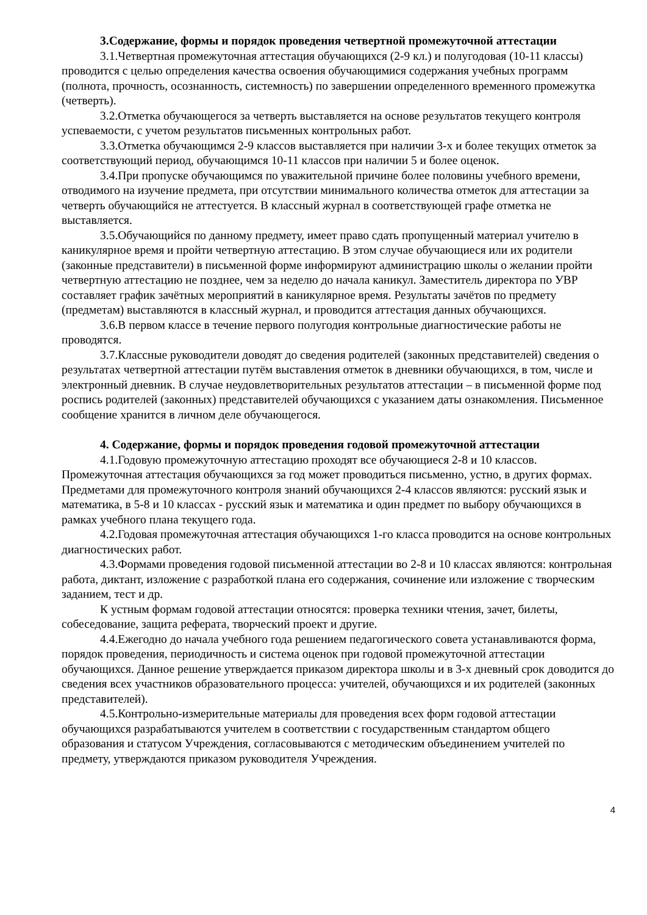3.Содержание, формы и порядок проведения четвертной промежуточной аттестации
3.1.Четвертная промежуточная аттестация обучающихся (2-9 кл.) и полугодовая (10-11 классы) проводится с целью определения качества освоения обучающимися содержания учебных программ (полнота, прочность, осознанность, системность) по завершении определенного временного промежутка (четверть).
3.2.Отметка обучающегося за четверть выставляется на основе результатов текущего контроля успеваемости, с учетом результатов письменных контрольных работ.
3.3.Отметка обучающимся 2-9 классов выставляется при наличии 3-х и более текущих отметок за соответствующий период, обучающимся 10-11 классов при наличии 5 и более оценок.
3.4.При пропуске обучающимся по уважительной причине более половины учебного времени, отводимого на изучение предмета, при отсутствии минимального количества отметок для аттестации за четверть обучающийся не аттестуется. В классный журнал в соответствующей графе отметка не выставляется.
3.5.Обучающийся по данному предмету, имеет право сдать пропущенный материал учителю в каникулярное время и пройти четвертную аттестацию. В этом случае обучающиеся или их родители (законные представители) в письменной форме информируют администрацию школы о желании пройти четвертную аттестацию не позднее, чем за неделю до начала каникул. Заместитель директора по УВР составляет график зачётных мероприятий в каникулярное время. Результаты зачётов по предмету (предметам) выставляются в классный журнал, и проводится аттестация данных обучающихся.
3.6.В первом классе в течение первого полугодия контрольные диагностические работы не проводятся.
3.7.Классные руководители доводят до сведения родителей (законных представителей) сведения о результатах четвертной аттестации путём выставления отметок в дневники обучающихся, в том, числе и электронный дневник. В случае неудовлетворительных результатов аттестации – в письменной форме под роспись родителей (законных) представителей обучающихся с указанием даты ознакомления. Письменное сообщение хранится в личном деле обучающегося.
4. Содержание, формы и порядок проведения годовой промежуточной аттестации
4.1.Годовую промежуточную аттестацию проходят все обучающиеся 2-8 и 10 классов. Промежуточная аттестация обучающихся за год может проводиться письменно, устно, в других формах. Предметами для промежуточного контроля знаний обучающихся 2-4 классов являются: русский язык и математика, в 5-8 и 10 классах - русский язык и математика и один предмет по выбору обучающихся в рамках учебного плана текущего года.
4.2.Годовая промежуточная аттестация обучающихся 1-го класса проводится на основе контрольных диагностических работ.
4.3.Формами проведения годовой письменной аттестации во 2-8 и 10 классах являются: контрольная работа, диктант, изложение с разработкой плана его содержания, сочинение или изложение с творческим заданием, тест и др.
К устным формам годовой аттестации относятся: проверка техники чтения, зачет, билеты, собеседование, защита реферата, творческий проект и другие.
4.4.Ежегодно до начала учебного года решением педагогического совета устанавливаются форма, порядок проведения, периодичность и система оценок при годовой промежуточной аттестации обучающихся. Данное решение утверждается приказом директора школы и в 3-х дневный срок доводится до сведения всех участников образовательного процесса: учителей, обучающихся и их родителей (законных представителей).
4.5.Контрольно-измерительные материалы для проведения всех форм годовой аттестации обучающихся разрабатываются учителем в соответствии с государственным стандартом общего образования и статусом Учреждения, согласовываются с методическим объединением учителей по предмету, утверждаются приказом руководителя Учреждения.
4